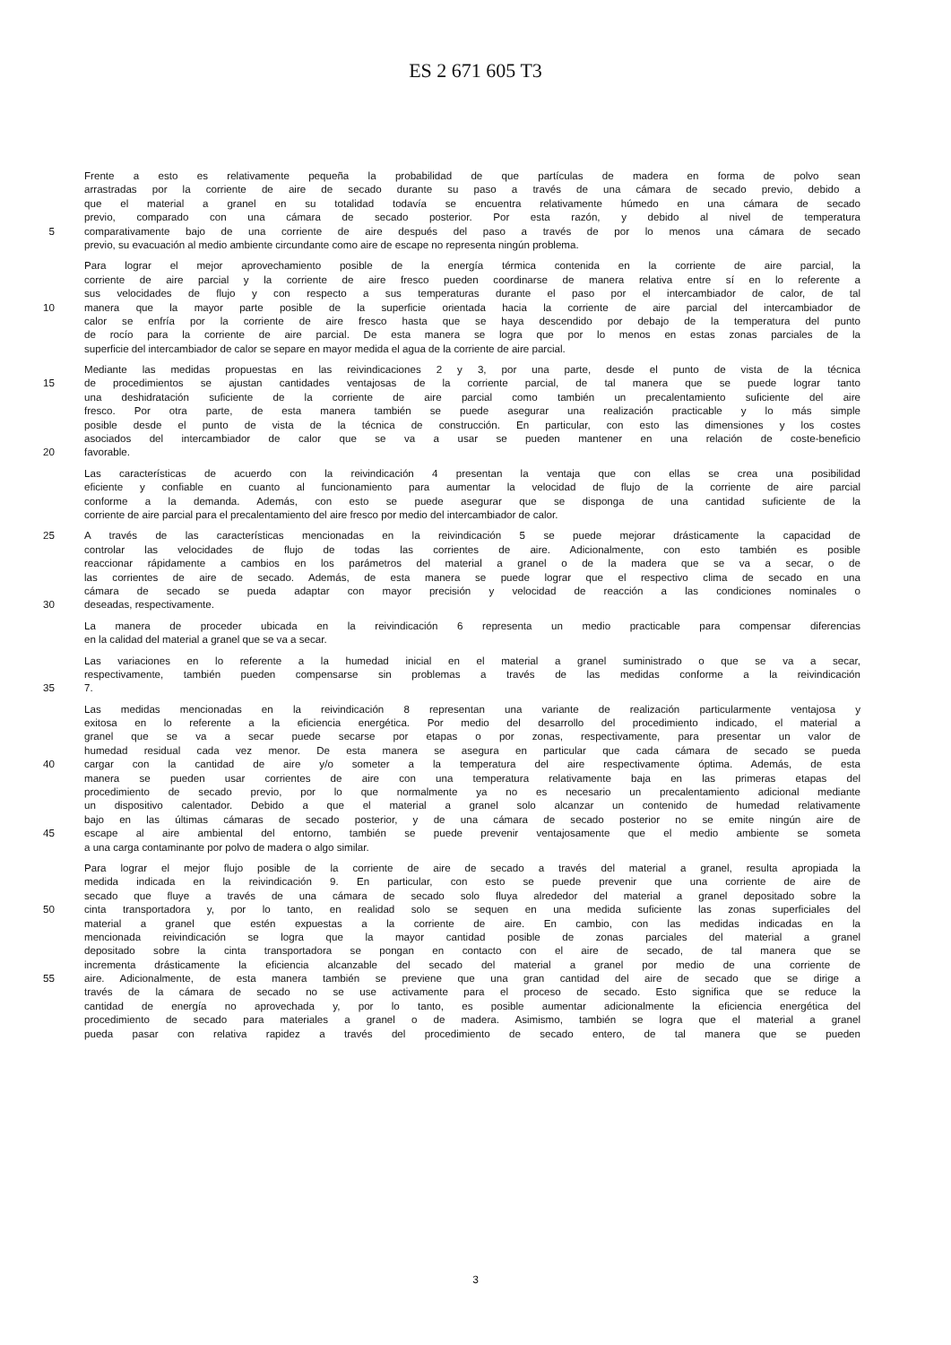ES 2 671 605 T3
Frente a esto es relativamente pequeña la probabilidad de que partículas de madera en forma de polvo sean
arrastradas por la corriente de aire de secado durante su paso a través de una cámara de secado previo, debido a
que el material a granel en su totalidad todavía se encuentra relativamente húmedo en una cámara de secado
previo, comparado con una cámara de secado posterior. Por esta razón, y debido al nivel de temperatura
5 comparativamente bajo de una corriente de aire después del paso a través de por lo menos una cámara de secado
previo, su evacuación al medio ambiente circundante como aire de escape no representa ningún problema.
Para lograr el mejor aprovechamiento posible de la energía térmica contenida en la corriente de aire parcial, la
corriente de aire parcial y la corriente de aire fresco pueden coordinarse de manera relativa entre sí en lo referente a
sus velocidades de flujo y con respecto a sus temperaturas durante el paso por el intercambiador de calor, de tal
10 manera que la mayor parte posible de la superficie orientada hacia la corriente de aire parcial del intercambiador de
calor se enfría por la corriente de aire fresco hasta que se haya descendido por debajo de la temperatura del punto
de rocío para la corriente de aire parcial. De esta manera se logra que por lo menos en estas zonas parciales de la
superficie del intercambiador de calor se separe en mayor medida el agua de la corriente de aire parcial.
Mediante las medidas propuestas en las reivindicaciones 2 y 3, por una parte, desde el punto de vista de la técnica
15 de procedimientos se ajustan cantidades ventajosas de la corriente parcial, de tal manera que se puede lograr tanto
una deshidratación suficiente de la corriente de aire parcial como también un precalentamiento suficiente del aire
fresco. Por otra parte, de esta manera también se puede asegurar una realización practicable y lo más simple
posible desde el punto de vista de la técnica de construcción. En particular, con esto las dimensiones y los costes
asociados del intercambiador de calor que se va a usar se pueden mantener en una relación de coste-beneficio
20 favorable.
Las características de acuerdo con la reivindicación 4 presentan la ventaja que con ellas se crea una posibilidad
eficiente y confiable en cuanto al funcionamiento para aumentar la velocidad de flujo de la corriente de aire parcial
conforme a la demanda. Además, con esto se puede asegurar que se disponga de una cantidad suficiente de la
corriente de aire parcial para el precalentamiento del aire fresco por medio del intercambiador de calor.
25 A través de las características mencionadas en la reivindicación 5 se puede mejorar drásticamente la capacidad de
controlar las velocidades de flujo de todas las corrientes de aire. Adicionalmente, con esto también es posible
reaccionar rápidamente a cambios en los parámetros del material a granel o de la madera que se va a secar, o de
las corrientes de aire de secado. Además, de esta manera se puede lograr que el respectivo clima de secado en una
cámara de secado se pueda adaptar con mayor precisión y velocidad de reacción a las condiciones nominales o
30 deseadas, respectivamente.
La manera de proceder ubicada en la reivindicación 6 representa un medio practicable para compensar diferencias
en la calidad del material a granel que se va a secar.
Las variaciones en lo referente a la humedad inicial en el material a granel suministrado o que se va a secar,
respectivamente, también pueden compensarse sin problemas a través de las medidas conforme a la reivindicación
35 7.
Las medidas mencionadas en la reivindicación 8 representan una variante de realización particularmente ventajosa y
exitosa en lo referente a la eficiencia energética. Por medio del desarrollo del procedimiento indicado, el material a
granel que se va a secar puede secarse por etapas o por zonas, respectivamente, para presentar un valor de
humedad residual cada vez menor. De esta manera se asegura en particular que cada cámara de secado se pueda
40 cargar con la cantidad de aire y/o someter a la temperatura del aire respectivamente óptima. Además, de esta
manera se pueden usar corrientes de aire con una temperatura relativamente baja en las primeras etapas del
procedimiento de secado previo, por lo que normalmente ya no es necesario un precalentamiento adicional mediante
un dispositivo calentador. Debido a que el material a granel solo alcanzar un contenido de humedad relativamente
bajo en las últimas cámaras de secado posterior, y de una cámara de secado posterior no se emite ningún aire de
45 escape al aire ambiental del entorno, también se puede prevenir ventajosamente que el medio ambiente se someta
a una carga contaminante por polvo de madera o algo similar.
Para lograr el mejor flujo posible de la corriente de aire de secado a través del material a granel, resulta apropiada la
medida indicada en la reivindicación 9. En particular, con esto se puede prevenir que una corriente de aire de
secado que fluye a través de una cámara de secado solo fluya alrededor del material a granel depositado sobre la
50 cinta transportadora y, por lo tanto, en realidad solo se sequen en una medida suficiente las zonas superficiales del
material a granel que estén expuestas a la corriente de aire. En cambio, con las medidas indicadas en la
mencionada reivindicación se logra que la mayor cantidad posible de zonas parciales del material a granel
depositado sobre la cinta transportadora se pongan en contacto con el aire de secado, de tal manera que se
incrementa drásticamente la eficiencia alcanzable del secado del material a granel por medio de una corriente de
55 aire. Adicionalmente, de esta manera también se previene que una gran cantidad del aire de secado que se dirige a
través de la cámara de secado no se use activamente para el proceso de secado. Esto significa que se reduce la
cantidad de energía no aprovechada y, por lo tanto, es posible aumentar adicionalmente la eficiencia energética del
procedimiento de secado para materiales a granel o de madera. Asimismo, también se logra que el material a granel
pueda pasar con relativa rapidez a través del procedimiento de secado entero, de tal manera que se pueden
3